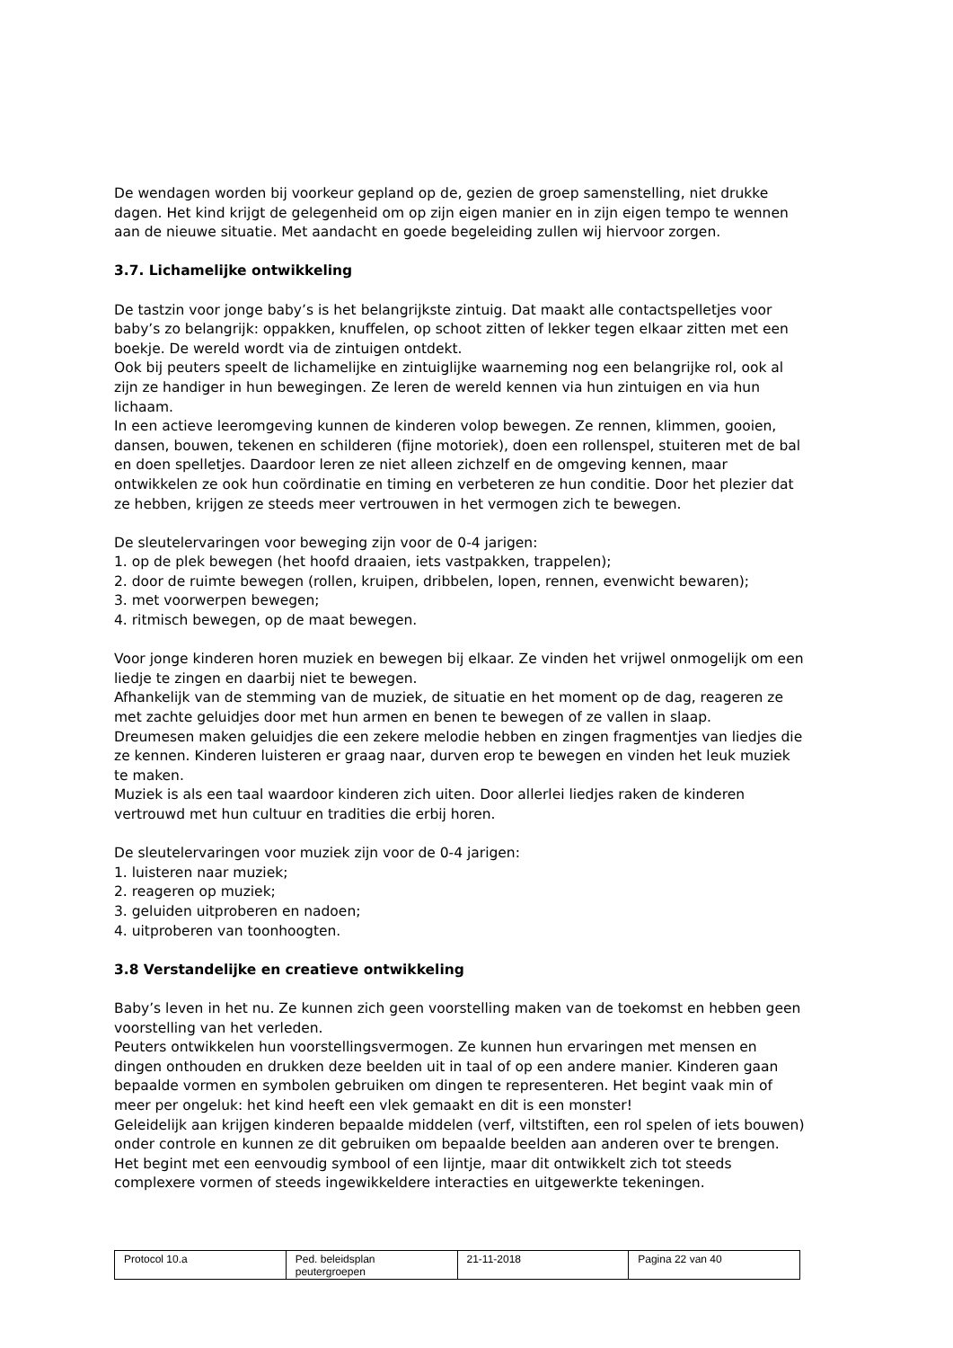De wendagen worden bij voorkeur gepland op de, gezien de groep samenstelling, niet drukke dagen. Het kind krijgt de gelegenheid om op zijn eigen manier en in zijn eigen tempo te wennen aan de nieuwe situatie. Met aandacht en goede begeleiding zullen wij hiervoor zorgen.
3.7. Lichamelijke ontwikkeling
De tastzin voor jonge baby’s is het belangrijkste zintuig. Dat maakt alle contactspelletjes voor baby’s zo belangrijk: oppakken, knuffelen, op schoot zitten of lekker tegen elkaar zitten met een boekje. De wereld wordt via de zintuigen ontdekt.
Ook bij peuters speelt de lichamelijke en zintuiglijke waarneming nog een belangrijke rol, ook al zijn ze handiger in hun bewegingen. Ze leren de wereld kennen via hun zintuigen en via hun lichaam.
In een actieve leeromgeving kunnen de kinderen volop bewegen. Ze rennen, klimmen, gooien, dansen, bouwen, tekenen en schilderen (fijne motoriek), doen een rollenspel, stuiteren met de bal en doen spelletjes. Daardoor leren ze niet alleen zichzelf en de omgeving kennen, maar ontwikkelen ze ook hun coördinatie en timing en verbeteren ze hun conditie. Door het plezier dat ze hebben, krijgen ze steeds meer vertrouwen in het vermogen zich te bewegen.
De sleutelervaringen voor beweging zijn voor de 0-4 jarigen:
1. op de plek bewegen (het hoofd draaien, iets vastpakken, trappelen);
2. door de ruimte bewegen (rollen, kruipen, dribbelen, lopen, rennen, evenwicht bewaren);
3. met voorwerpen bewegen;
4. ritmisch bewegen, op de maat bewegen.
Voor jonge kinderen horen muziek en bewegen bij elkaar. Ze vinden het vrijwel onmogelijk om een liedje te zingen en daarbij niet te bewegen.
Afhankelijk van de stemming van de muziek, de situatie en het moment op de dag, reageren ze met zachte geluidjes door met hun armen en benen te bewegen of ze vallen in slaap.
Dreumesen maken geluidjes die een zekere melodie hebben en zingen fragmentjes van liedjes die ze kennen. Kinderen luisteren er graag naar, durven erop te bewegen en vinden het leuk muziek te maken.
Muziek is als een taal waardoor kinderen zich uiten. Door allerlei liedjes raken de kinderen vertrouwd met hun cultuur en tradities die erbij horen.
De sleutelervaringen voor muziek zijn voor de 0-4 jarigen:
1. luisteren naar muziek;
2. reageren op muziek;
3. geluiden uitproberen en nadoen;
4. uitproberen van toonhoogten.
3.8 Verstandelijke en creatieve ontwikkeling
Baby’s leven in het nu. Ze kunnen zich geen voorstelling maken van de toekomst en hebben geen voorstelling van het verleden.
Peuters ontwikkelen hun voorstellingsvermogen. Ze kunnen hun ervaringen met mensen en dingen onthouden en drukken deze beelden uit in taal of op een andere manier. Kinderen gaan bepaalde vormen en symbolen gebruiken om dingen te representeren. Het begint vaak min of meer per ongeluk: het kind heeft een vlek gemaakt en dit is een monster!
Geleidelijk aan krijgen kinderen bepaalde middelen (verf, viltstiften, een rol spelen of iets bouwen) onder controle en kunnen ze dit gebruiken om bepaalde beelden aan anderen over te brengen.
Het begint met een eenvoudig symbool of een lijntje, maar dit ontwikkelt zich tot steeds complexere vormen of steeds ingewikkeldere interacties en uitgewerkte tekeningen.
| Protocol 10.a | Ped. beleidsplan peutergroepen | 21-11-2018 | Pagina 22 van 40 |